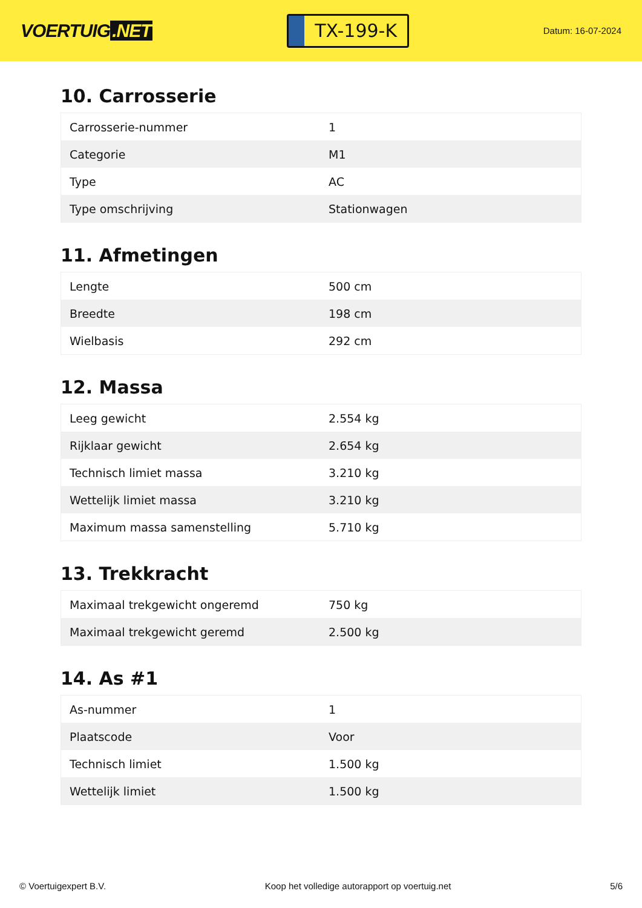VOERTUIG.NET
TX-199-K
Datum: 16-07-2024
10. Carrosserie
| Carrosserie-nummer | 1 |
| Categorie | M1 |
| Type | AC |
| Type omschrijving | Stationwagen |
11. Afmetingen
| Lengte | 500 cm |
| Breedte | 198 cm |
| Wielbasis | 292 cm |
12. Massa
| Leeg gewicht | 2.554 kg |
| Rijklaar gewicht | 2.654 kg |
| Technisch limiet massa | 3.210 kg |
| Wettelijk limiet massa | 3.210 kg |
| Maximum massa samenstelling | 5.710 kg |
13. Trekkracht
| Maximaal trekgewicht ongeremd | 750 kg |
| Maximaal trekgewicht geremd | 2.500 kg |
14. As #1
| As-nummer | 1 |
| Plaatscode | Voor |
| Technisch limiet | 1.500 kg |
| Wettelijk limiet | 1.500 kg |
© Voertuigexpert B.V. Koop het volledige autorapport op voertuig.net 5/6